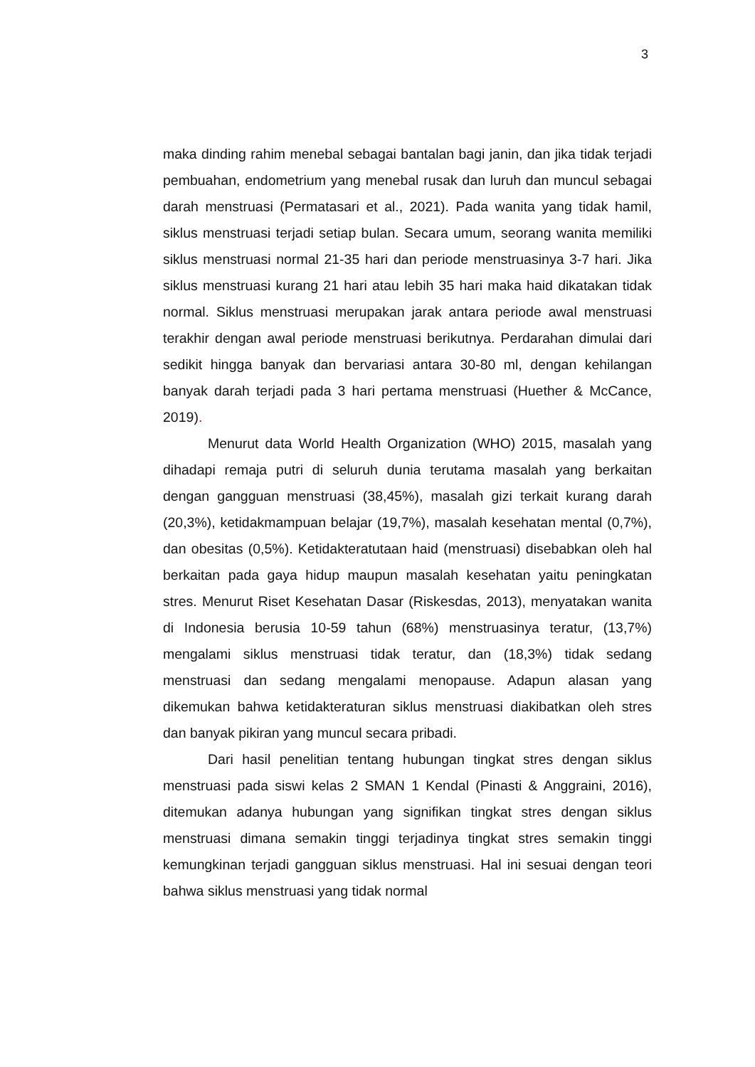3
maka dinding rahim menebal sebagai bantalan bagi janin, dan jika tidak terjadi pembuahan, endometrium yang menebal rusak dan luruh dan muncul sebagai darah menstruasi (Permatasari et al., 2021). Pada wanita yang tidak hamil, siklus menstruasi terjadi setiap bulan. Secara umum, seorang wanita memiliki siklus menstruasi normal 21-35 hari dan periode menstruasinya 3-7 hari. Jika siklus menstruasi kurang 21 hari atau lebih 35 hari maka haid dikatakan tidak normal. Siklus menstruasi merupakan jarak antara periode awal menstruasi terakhir dengan awal periode menstruasi berikutnya. Perdarahan dimulai dari sedikit hingga banyak dan bervariasi antara 30-80 ml, dengan kehilangan banyak darah terjadi pada 3 hari pertama menstruasi (Huether & McCance, 2019).
Menurut data World Health Organization (WHO) 2015, masalah yang dihadapi remaja putri di seluruh dunia terutama masalah yang berkaitan dengan gangguan menstruasi (38,45%), masalah gizi terkait kurang darah (20,3%), ketidakmampuan belajar (19,7%), masalah kesehatan mental (0,7%), dan obesitas (0,5%). Ketidakteratutaan haid (menstruasi) disebabkan oleh hal berkaitan pada gaya hidup maupun masalah kesehatan yaitu peningkatan stres. Menurut Riset Kesehatan Dasar (Riskesdas, 2013), menyatakan wanita di Indonesia berusia 10-59 tahun (68%) menstruasinya teratur, (13,7%) mengalami siklus menstruasi tidak teratur, dan (18,3%) tidak sedang menstruasi dan sedang mengalami menopause. Adapun alasan yang dikemukan bahwa ketidakteraturan siklus menstruasi diakibatkan oleh stres dan banyak pikiran yang muncul secara pribadi.
Dari hasil penelitian tentang hubungan tingkat stres dengan siklus menstruasi pada siswi kelas 2 SMAN 1 Kendal (Pinasti & Anggraini, 2016), ditemukan adanya hubungan yang signifikan tingkat stres dengan siklus menstruasi dimana semakin tinggi terjadinya tingkat stres semakin tinggi kemungkinan terjadi gangguan siklus menstruasi. Hal ini sesuai dengan teori bahwa siklus menstruasi yang tidak normal